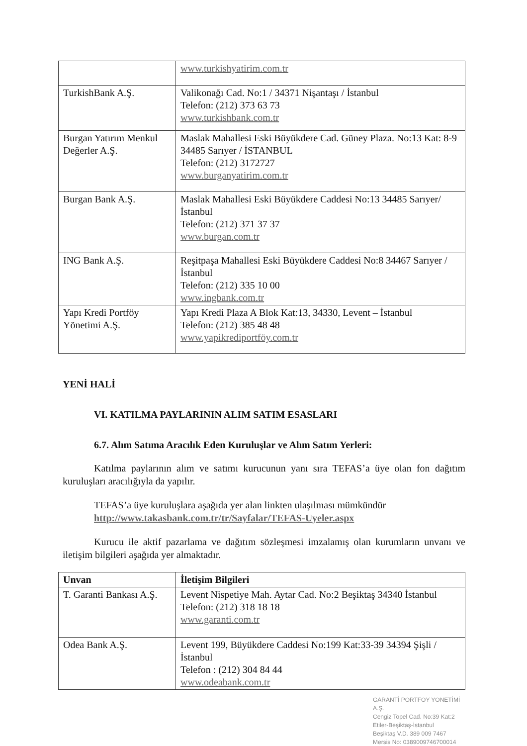| | www.turkishyatirim.com.tr |
| TurkishBank A.Ş. | Valikonağı Cad. No:1 / 34371 Nişantaşı / İstanbul Telefon: (212) 373 63 73 www.turkishbank.com.tr |
| Burgan Yatırım Menkul Değerler A.Ş. | Maslak Mahallesi Eski Büyükdere Cad. Güney Plaza. No:13 Kat: 8-9 34485 Sarıyer / İSTANBUL Telefon: (212) 3172727 www.burganyatirim.com.tr |
| Burgan Bank A.Ş. | Maslak Mahallesi Eski Büyükdere Caddesi No:13 34485 Sarıyer/ İstanbul Telefon: (212) 371 37 37 www.burgan.com.tr |
| ING Bank A.Ş. | Reşitpaşa Mahallesi Eski Büyükdere Caddesi No:8 34467 Sarıyer / İstanbul Telefon: (212) 335 10 00 www.ingbank.com.tr |
| Yapı Kredi Portföy Yönetimi A.Ş. | Yapı Kredi Plaza A Blok Kat:13, 34330, Levent – İstanbul Telefon: (212) 385 48 48 www.yapikrediportföy.com.tr |
YENİ HALİ
VI. KATILMA PAYLARININ ALIM SATIM ESASLARI
6.7. Alım Satıma Aracılık Eden Kuruluşlar ve Alım Satım Yerleri:
Katılma paylarının alım ve satımı kurucunun yanı sıra TEFAS’a üye olan fon dağıtım kuruluşları aracılığıyla da yapılır.
TEFAS’a üye kuruluşlara aşağıda yer alan linkten ulaşılması mümkündür
http://www.takasbank.com.tr/tr/Sayfalar/TEFAS-Uyeler.aspx
Kurucu ile aktif pazarlama ve dağıtım sözleşmesi imzalamış olan kurumların unvanı ve iletişim bilgileri aşağıda yer almaktadır.
| Unvan | İletişim Bilgileri |
| --- | --- |
| T. Garanti Bankası A.Ş. | Levent Nispetiye Mah. Aytar Cad. No:2 Beşiktaş 34340 İstanbul Telefon: (212) 318 18 18 www.garanti.com.tr |
| Odea Bank A.Ş. | Levent 199, Büyükdere Caddesi No:199 Kat:33-39 34394 Şişli / İstanbul Telefon : (212) 304 84 44 www.odeabank.com.tr |
GARANTİ PORTFÖY YÖNETİMİ A.Ş.
Cengiz Topel Cad. No:39 Kat:2
Etiler-Beşiktaş-İstanbul
Beşiktaş V.D. 389 009 7467
Mersis No: 0389009746700014